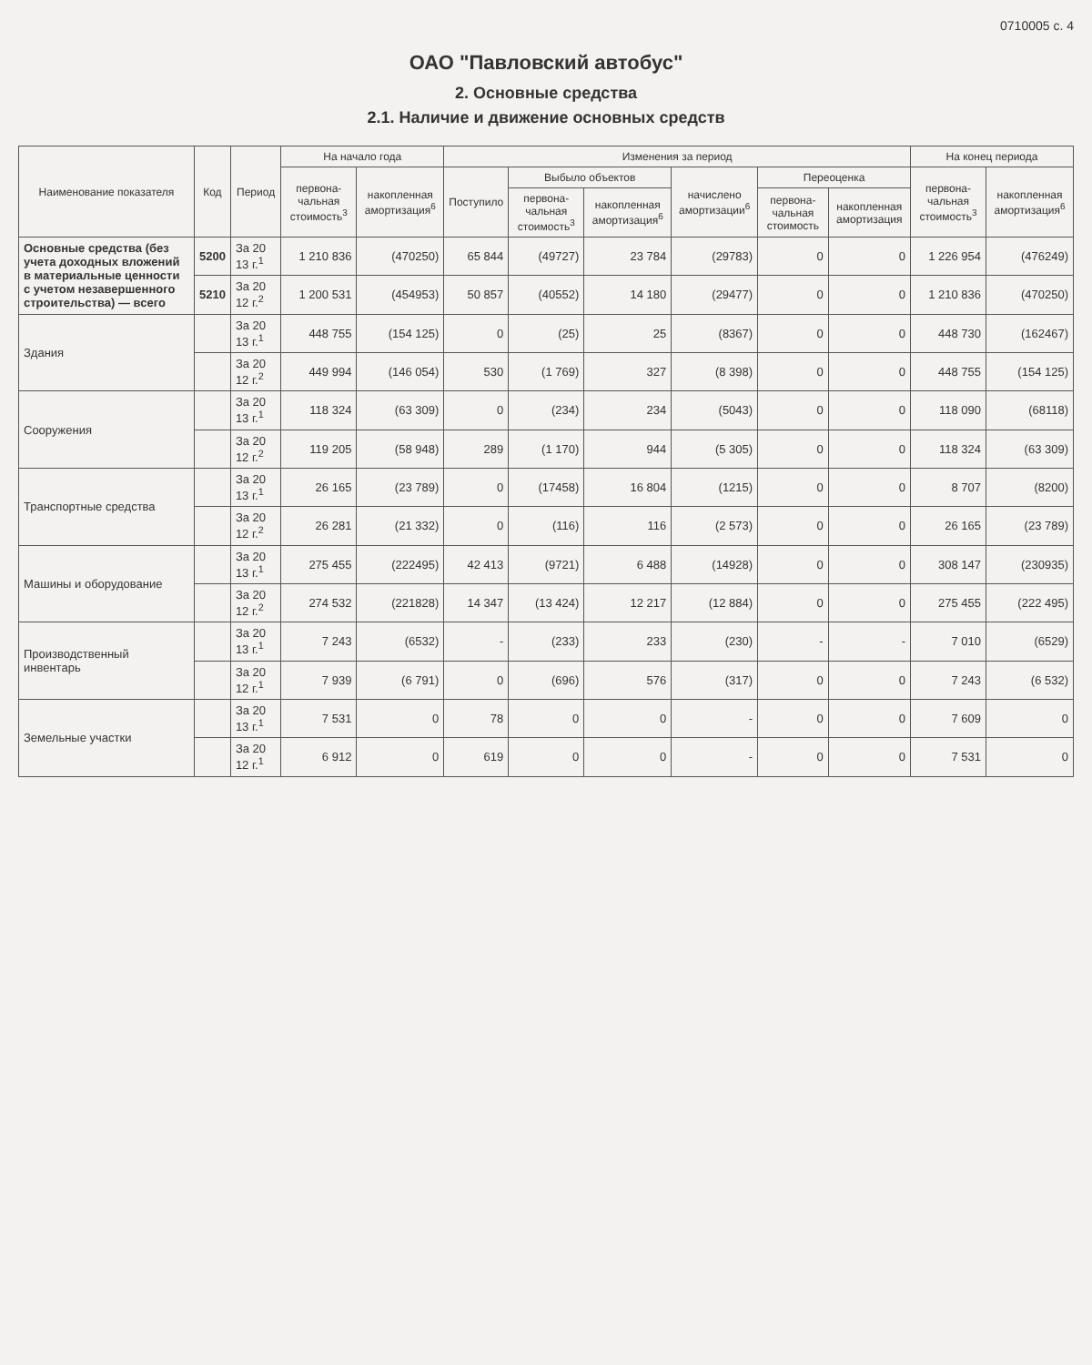0710005 с. 4
ОАО "Павловский автобус"
2. Основные средства
2.1. Наличие и движение основных средств
| Наименование показателя | Код | Период | На начало года | | Изменения за период | | | | | | На конец периода | |
| --- | --- | --- | --- | --- | --- | --- | --- | --- | --- | --- | --- | --- |
| | | | первона-чальная стоимость<sup>3</sup> | накопленная амортизация<sup>6</sup> | Поступило | Выбыло объектов | | начислено амортизации<sup>6</sup> | Переоценка | | первона-чальная стоимость<sup>3</sup> | накопленная амортизация<sup>6</sup> |
| | | | | | | первона-чальная стоимость<sup>3</sup> | накопленная амортизация<sup>6</sup> | | первона-чальная стоимость | накопленная амортизация | | |
| Основные средства (без учета доходных вложений в материальные ценности с учетом незавершенного строительства) — всего | 5200 | За 20 13 г.<sup>1</sup> | 1 210 836 | (470250) | 65 844 | (49727) | 23 784 | (29783) | 0 | 0 | 1 226 954 | (476249) |
| | 5210 | За 20 12 г.<sup>2</sup> | 1 200 531 | (454953) | 50 857 | (40552) | 14 180 | (29477) | 0 | 0 | 1 210 836 | (470250) |
| Здания | | За 20 13 г.<sup>1</sup> | 448 755 | (154 125) | 0 | (25) | 25 | (8367) | 0 | 0 | 448 730 | (162467) |
| | | За 20 12 г.<sup>2</sup> | 449 994 | (146 054) | 530 | (1 769) | 327 | (8 398) | 0 | 0 | 448 755 | (154 125) |
| Сооружения | | За 20 13 г.<sup>1</sup> | 118 324 | (63 309) | 0 | (234) | 234 | (5043) | 0 | 0 | 118 090 | (68118) |
| | | За 20 12 г.<sup>2</sup> | 119 205 | (58 948) | 289 | (1 170) | 944 | (5 305) | 0 | 0 | 118 324 | (63 309) |
| Транспортные средства | | За 20 13 г.<sup>1</sup> | 26 165 | (23 789) | 0 | (17458) | 16 804 | (1215) | 0 | 0 | 8 707 | (8200) |
| | | За 20 12 г.<sup>2</sup> | 26 281 | (21 332) | 0 | (116) | 116 | (2 573) | 0 | 0 | 26 165 | (23 789) |
| Машины и оборудование | | За 20 13 г.<sup>1</sup> | 275 455 | (222495) | 42 413 | (9721) | 6 488 | (14928) | 0 | 0 | 308 147 | (230935) |
| | | За 20 12 г.<sup>2</sup> | 274 532 | (221828) | 14 347 | (13 424) | 12 217 | (12 884) | 0 | 0 | 275 455 | (222 495) |
| Производственный инвентарь | | За 20 13 г.<sup>1</sup> | 7 243 | (6532) | - | (233) | 233 | (230) | - | - | 7 010 | (6529) |
| | | За 20 12 г.<sup>1</sup> | 7 939 | (6 791) | 0 | (696) | 576 | (317) | 0 | 0 | 7 243 | (6 532) |
| Земельные участки | | За 20 13 г.<sup>1</sup> | 7 531 | 0 | 78 | 0 | 0 | - | 0 | 0 | 7 609 | 0 |
| | | За 20 12 г.<sup>1</sup> | 6 912 | 0 | 619 | 0 | 0 | - | 0 | 0 | 7 531 | 0 |